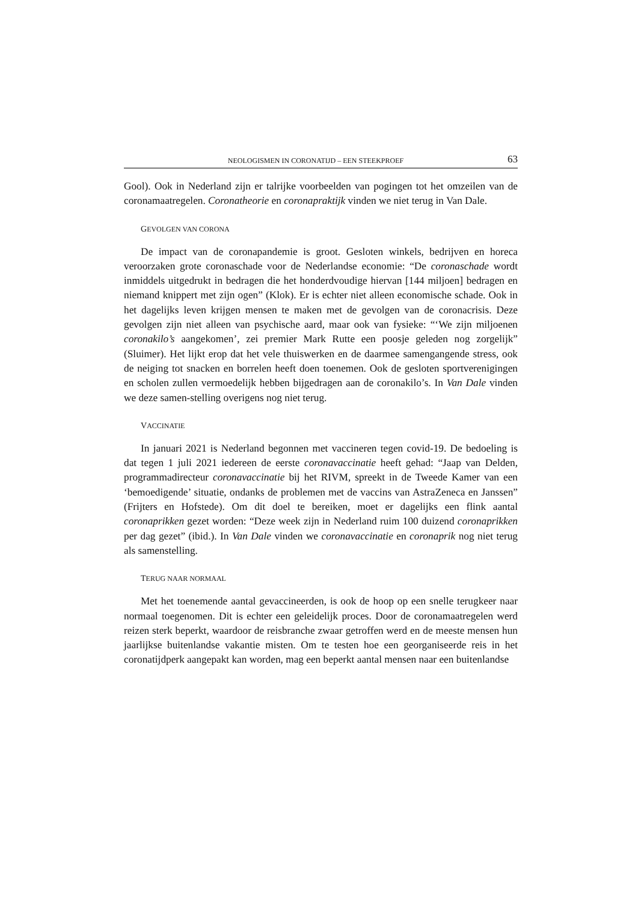NEOLOGISMEN IN CORONATIJD – EEN STEEKPROEF 63
Gool). Ook in Nederland zijn er talrijke voorbeelden van pogingen tot het omzeilen van de coronamaatregelen. Coronatheorie en coronapraktijk vinden we niet terug in Van Dale.
GEVOLGEN VAN CORONA
De impact van de coronapandemie is groot. Gesloten winkels, bedrijven en horeca veroorzaken grote coronaschade voor de Nederlandse economie: “De coronaschade wordt inmiddels uitgedrukt in bedragen die het honderdvoudige hiervan [144 miljoen] bedragen en niemand knippert met zijn ogen” (Klok). Er is echter niet alleen economische schade. Ook in het dagelijks leven krijgen mensen te maken met de gevolgen van de coronacrisis. Deze gevolgen zijn niet alleen van psychische aard, maar ook van fysieke: “‘We zijn miljoenen coronakilo’s aangekomen’, zei premier Mark Rutte een poosje geleden nog zorgelijk” (Sluimer). Het lijkt erop dat het vele thuiswerken en de daarmee samengangende stress, ook de neiging tot snacken en borrelen heeft doen toenemen. Ook de gesloten sportverenigingen en scholen zullen vermoedelijk hebben bijgedragen aan de coronakilo’s. In Van Dale vinden we deze samen-stelling overigens nog niet terug.
VACCINATIE
In januari 2021 is Nederland begonnen met vaccineren tegen covid-19. De bedoeling is dat tegen 1 juli 2021 iedereen de eerste coronavaccinatie heeft gehad: “Jaap van Delden, programmadirecteur coronavaccinatie bij het RIVM, spreekt in de Tweede Kamer van een ‘bemoedigende’ situatie, ondanks de problemen met de vaccins van AstraZeneca en Janssen” (Frijters en Hofstede). Om dit doel te bereiken, moet er dagelijks een flink aantal coronaprikken gezet worden: “Deze week zijn in Nederland ruim 100 duizend coronaprikken per dag gezet” (ibid.). In Van Dale vinden we coronavaccinatie en coronaprik nog niet terug als samenstelling.
TERUG NAAR NORMAAL
Met het toenemende aantal gevaccineerden, is ook de hoop op een snelle terugkeer naar normaal toegenomen. Dit is echter een geleidelijk proces. Door de coronamaatregelen werd reizen sterk beperkt, waardoor de reisbranche zwaar getroffen werd en de meeste mensen hun jaarlijkse buitenlandse vakantie misten. Om te testen hoe een georganiseerde reis in het coronatijdperk aangepakt kan worden, mag een beperkt aantal mensen naar een buitenlandse